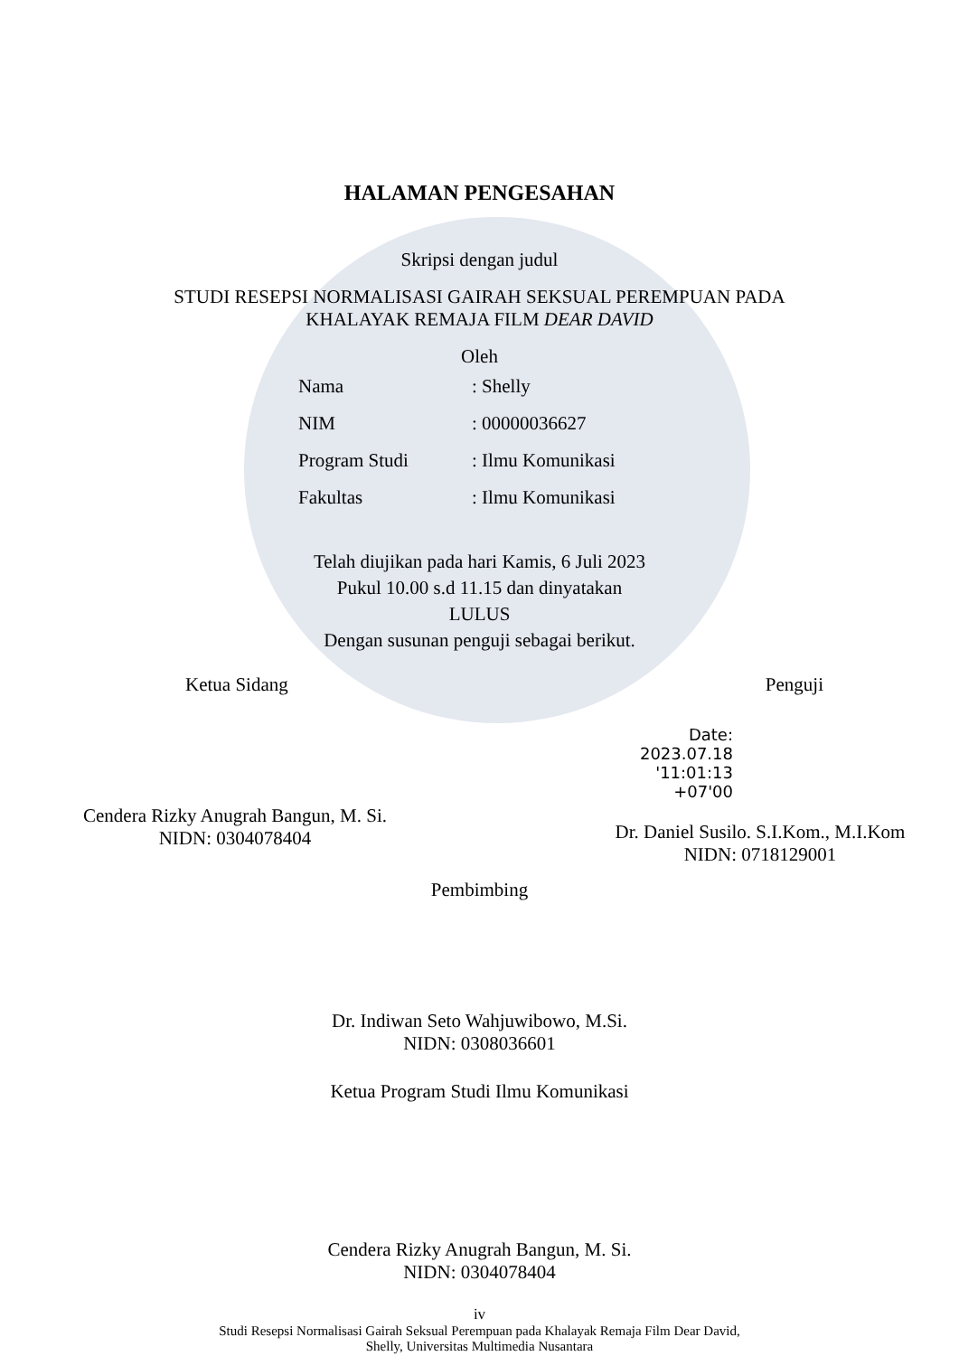HALAMAN PENGESAHAN
Skripsi dengan judul
STUDI RESEPSI NORMALISASI GAIRAH SEKSUAL PEREMPUAN PADA
KHALAYAK REMAJA FILM DEAR DAVID
Oleh
Nama: Shelly
NIM: 00000036627
Program Studi: Ilmu Komunikasi
Fakultas: Ilmu Komunikasi
Telah diujikan pada hari Kamis, 6 Juli 2023
Pukul 10.00 s.d 11.15 dan dinyatakan
LULUS
Dengan susunan penguji sebagai berikut.
Ketua Sidang
Cendera Rizky Anugrah Bangun, M. Si.
NIDN: 0304078404
Penguji
Date:
2023.07.18
'11:01:13 +07'00
Dr. Daniel Susilo. S.I.Kom., M.I.Kom
NIDN: 0718129001
Pembimbing
Dr. Indiwan Seto Wahjuwibowo, M.Si.
NIDN: 0308036601
Ketua Program Studi Ilmu Komunikasi
Cendera Rizky Anugrah Bangun, M. Si.
NIDN: 0304078404
iv
Studi Resepsi Normalisasi Gairah Seksual Perempuan pada Khalayak Remaja Film Dear David,
Shelly, Universitas Multimedia Nusantara